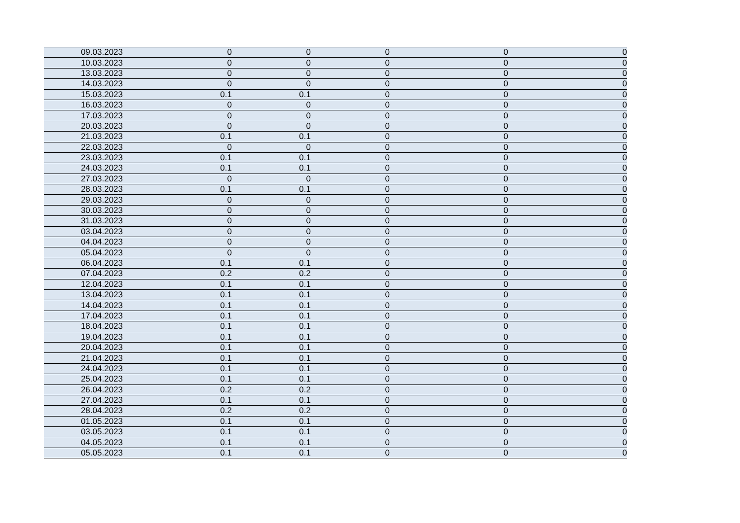| 09.03.2023 | 0 | 0 | 0 | 0 | 0 |
| 10.03.2023 | 0 | 0 | 0 | 0 | 0 |
| 13.03.2023 | 0 | 0 | 0 | 0 | 0 |
| 14.03.2023 | 0 | 0 | 0 | 0 | 0 |
| 15.03.2023 | 0.1 | 0.1 | 0 | 0 | 0 |
| 16.03.2023 | 0 | 0 | 0 | 0 | 0 |
| 17.03.2023 | 0 | 0 | 0 | 0 | 0 |
| 20.03.2023 | 0 | 0 | 0 | 0 | 0 |
| 21.03.2023 | 0.1 | 0.1 | 0 | 0 | 0 |
| 22.03.2023 | 0 | 0 | 0 | 0 | 0 |
| 23.03.2023 | 0.1 | 0.1 | 0 | 0 | 0 |
| 24.03.2023 | 0.1 | 0.1 | 0 | 0 | 0 |
| 27.03.2023 | 0 | 0 | 0 | 0 | 0 |
| 28.03.2023 | 0.1 | 0.1 | 0 | 0 | 0 |
| 29.03.2023 | 0 | 0 | 0 | 0 | 0 |
| 30.03.2023 | 0 | 0 | 0 | 0 | 0 |
| 31.03.2023 | 0 | 0 | 0 | 0 | 0 |
| 03.04.2023 | 0 | 0 | 0 | 0 | 0 |
| 04.04.2023 | 0 | 0 | 0 | 0 | 0 |
| 05.04.2023 | 0 | 0 | 0 | 0 | 0 |
| 06.04.2023 | 0.1 | 0.1 | 0 | 0 | 0 |
| 07.04.2023 | 0.2 | 0.2 | 0 | 0 | 0 |
| 12.04.2023 | 0.1 | 0.1 | 0 | 0 | 0 |
| 13.04.2023 | 0.1 | 0.1 | 0 | 0 | 0 |
| 14.04.2023 | 0.1 | 0.1 | 0 | 0 | 0 |
| 17.04.2023 | 0.1 | 0.1 | 0 | 0 | 0 |
| 18.04.2023 | 0.1 | 0.1 | 0 | 0 | 0 |
| 19.04.2023 | 0.1 | 0.1 | 0 | 0 | 0 |
| 20.04.2023 | 0.1 | 0.1 | 0 | 0 | 0 |
| 21.04.2023 | 0.1 | 0.1 | 0 | 0 | 0 |
| 24.04.2023 | 0.1 | 0.1 | 0 | 0 | 0 |
| 25.04.2023 | 0.1 | 0.1 | 0 | 0 | 0 |
| 26.04.2023 | 0.2 | 0.2 | 0 | 0 | 0 |
| 27.04.2023 | 0.1 | 0.1 | 0 | 0 | 0 |
| 28.04.2023 | 0.2 | 0.2 | 0 | 0 | 0 |
| 01.05.2023 | 0.1 | 0.1 | 0 | 0 | 0 |
| 03.05.2023 | 0.1 | 0.1 | 0 | 0 | 0 |
| 04.05.2023 | 0.1 | 0.1 | 0 | 0 | 0 |
| 05.05.2023 | 0.1 | 0.1 | 0 | 0 | 0 |